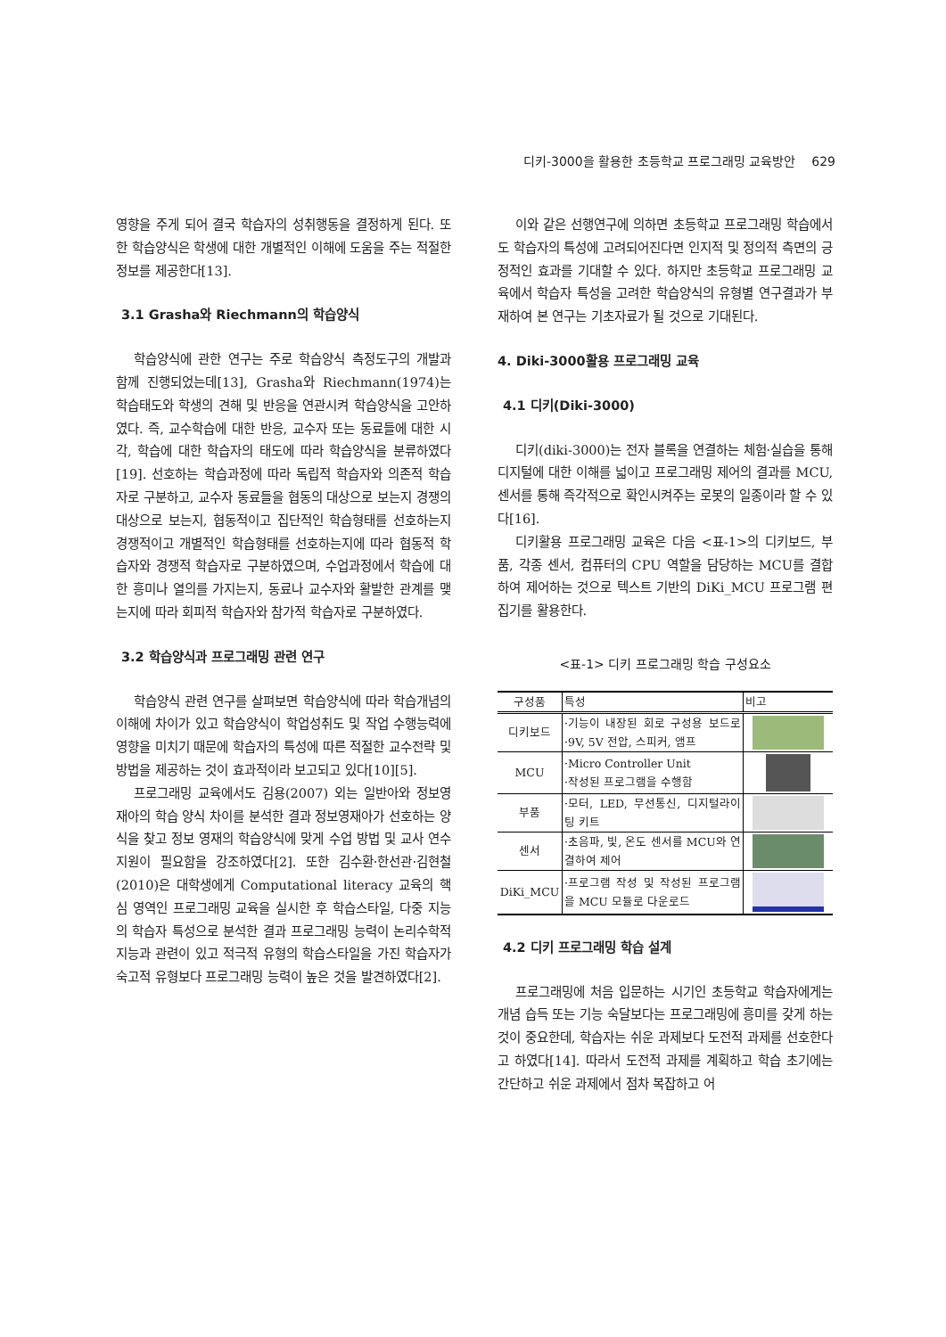디키-3000을 활용한 초등학교 프로그래밍 교육방안 629
영향을 주게 되어 결국 학습자의 성취행동을 결정하게 된다. 또한 학습양식은 학생에 대한 개별적인 이해에 도움을 주는 적절한 정보를 제공한다[13].
3.1 Grasha와 Riechmann의 학습양식
학습양식에 관한 연구는 주로 학습양식 측정도구의 개발과 함께 진행되었는데[13], Grasha와 Riechmann(1974)는 학습태도와 학생의 견해 및 반응을 연관시켜 학습양식을 고안하였다. 즉, 교수학습에 대한 반응, 교수자 또는 동료들에 대한 시각, 학습에 대한 학습자의 태도에 따라 학습양식을 분류하였다[19]. 선호하는 학습과정에 따라 독립적 학습자와 의존적 학습자로 구분하고, 교수자 동료들을 협동의 대상으로 보는지 경쟁의 대상으로 보는지, 협동적이고 집단적인 학습형태를 선호하는지 경쟁적이고 개별적인 학습형태를 선호하는지에 따라 협동적 학습자와 경쟁적 학습자로 구분하였으며, 수업과정에서 학습에 대한 흥미나 열의를 가지는지, 동료나 교수자와 활발한 관계를 맺는지에 따라 회피적 학습자와 참가적 학습자로 구분하였다.
3.2 학습양식과 프로그래밍 관련 연구
학습양식 관련 연구를 살펴보면 학습양식에 따라 학습개념의 이해에 차이가 있고 학습양식이 학업성취도 및 작업 수행능력에 영향을 미치기 때문에 학습자의 특성에 따른 적절한 교수전략 및 방법을 제공하는 것이 효과적이라 보고되고 있다[10][5].
프로그래밍 교육에서도 김용(2007) 외는 일반아와 정보영재아의 학습 양식 차이를 분석한 결과 정보영재아가 선호하는 양식을 찾고 정보 영재의 학습양식에 맞게 수업 방법 및 교사 연수 지원이 필요함을 강조하였다[2]. 또한 김수환·한선관·김현철(2010)은 대학생에게 Computational literacy 교육의 핵심 영역인 프로그래밍 교육을 실시한 후 학습스타일, 다중 지능의 학습자 특성으로 분석한 결과 프로그래밍 능력이 논리수학적 지능과 관련이 있고 적극적 유형의 학습스타일을 가진 학습자가 숙고적 유형보다 프로그래밍 능력이 높은 것을 발견하였다[2].
이와 같은 선행연구에 의하면 초등학교 프로그래밍 학습에서도 학습자의 특성에 고려되어진다면 인지적 및 정의적 측면의 긍정적인 효과를 기대할 수 있다. 하지만 초등학교 프로그래밍 교육에서 학습자 특성을 고려한 학습양식의 유형별 연구결과가 부재하여 본 연구는 기초자료가 될 것으로 기대된다.
4. Diki-3000활용 프로그래밍 교육
4.1 디키(Diki-3000)
디키(diki-3000)는 전자 블록을 연결하는 체험·실습을 통해 디지털에 대한 이해를 넓이고 프로그래밍 제어의 결과를 MCU, 센서를 통해 즉각적으로 확인시켜주는 로봇의 일종이라 할 수 있다[16].
디키활용 프로그래밍 교육은 다음 <표-1>의 디키보드, 부품, 각종 센서, 컴퓨터의 CPU 역할을 담당하는 MCU를 결합하여 제어하는 것으로 텍스트 기반의 DiKi_MCU 프로그램 편집기를 활용한다.
<표-1> 디키 프로그래밍 학습 구성요소
| 구성품 | 특성 | 비고 |
| --- | --- | --- |
| 디키보드 | ·기능이 내장된 회로 구성용 보드로 ·9V, 5V 전압, 스피커, 앰프 | |
| MCU | ·Micro Controller Unit ·작성된 프로그램을 수행함 | |
| 부품 | ·모터, LED, 무선통신, 디지털라이팅 키트 | |
| 센서 | ·초음파, 빛, 온도 센서를 MCU와 연결하여 제어 | |
| DiKi_MCU | ·프로그램 작성 및 작성된 프로그램을 MCU 모듈로 다운로드 | |
4.2 디키 프로그래밍 학습 설계
프로그래밍에 처음 입문하는 시기인 초등학교 학습자에게는 개념 습득 또는 기능 숙달보다는 프로그래밍에 흥미를 갖게 하는 것이 중요한데, 학습자는 쉬운 과제보다 도전적 과제를 선호한다고 하였다[14]. 따라서 도전적 과제를 계획하고 학습 초기에는 간단하고 쉬운 과제에서 점차 복잡하고 어